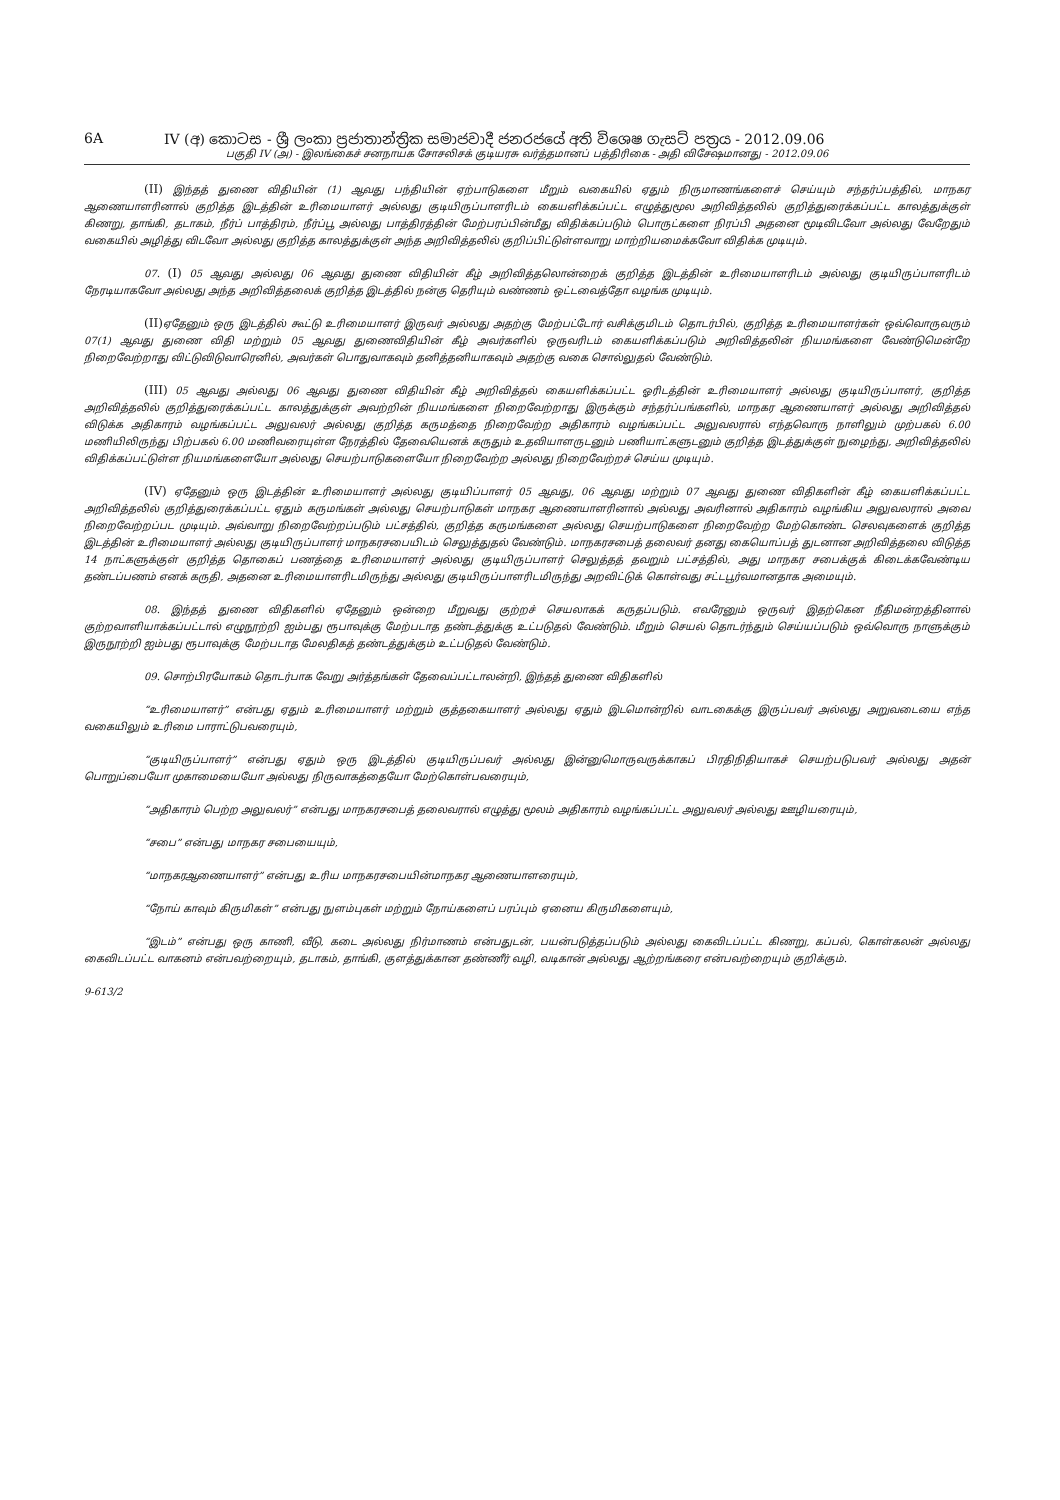6A IV (අ) කොටස - ශ්‍රී ලංකා ප්‍රජාතාන්ත්‍රික සමාජවාදී ජනරජයේ අති විශෙෂ ගැසට් පත්‍රය - 2012.09.06
பகுதி IV (அ) - இலங்கைச் சனநாயக சோசலிசக் குடியரசு வர்த்தமானப் பத்திரிகை - அதி விசேஷமானது - 2012.09.06
(II) இந்தத் துணை விதியின் (1) ஆவது பந்தியின் ஏற்பாடுகளை மீறும் வகையில் ஏதும் நிருமாணங்களைச் செய்யும் சந்தர்ப்பத்தில், மாநகர ஆணையாளரினால் குறித்த இடத்தின் உரிமையாளர் அல்லது குடியிருப்பாளரிடம் கையளிக்கப்பட்ட எழுத்துமூல அறிவித்தலில் குறித்துரைக்கப்பட்ட காலத்துக்குள் கிணறு, தாங்கி, தடாகம், நீர்ப் பாத்திரம், நீர்ப்பூ அல்லது பாத்திரத்தின் மேற்பரப்பின்மீது விதிக்கப்படும் பொருட்களை நிரப்பி அதனை மூடிவிடவோ அல்லது வேறேதும் வகையில் அழித்து விடவோ அல்லது குறித்த காலத்துக்குள் அந்த அறிவித்தலில் குறிப்பிட்டுள்ளவாறு மாற்றியமைக்கவோ விதிக்க முடியும்.
07. (I) 05 ஆவது அல்லது 06 ஆவது துணை விதியின் கீழ் அறிவித்தலொன்றைக் குறித்த இடத்தின் உரிமையாளரிடம் அல்லது குடியிருப்பாளரிடம் நேரடியாகவோ அல்லது அந்த அறிவித்தலைக் குறித்த இடத்தில் நன்கு தெரியும் வண்ணம் ஒட்டவைத்தோ வழங்க முடியும்.
(II) ஏதேனும் ஒரு இடத்தில் கூட்டு உரிமையாளர் இருவர் அல்லது அதற்கு மேற்பட்டோர் வசிக்குமிடம் தொடர்பில், குறித்த உரிமையாளர்கள் ஒவ்வொருவரும் 07(1) ஆவது துணை விதி மற்றும் 05 ஆவது துணைவிதியின் கீழ் அவர்களில் ஒருவரிடம் கையளிக்கப்படும் அறிவித்தலின் நியமங்களை வேண்டுமென்றே நிறைவேற்றாது விட்டுவிடுவாரெனில், அவர்கள் பொதுவாகவும் தனித்தனியாகவும் அதற்கு வகை சொல்லுதல் வேண்டும்.
(III) 05 ஆவது அல்லது 06 ஆவது துணை விதியின் கீழ் அறிவித்தல் கையளிக்கப்பட்ட ஓரிடத்தின் உரிமையாளர் அல்லது குடியிருப்பாளர், குறித்த அறிவித்தலில் குறித்துரைக்கப்பட்ட காலத்துக்குள் அவற்றின் நியமங்களை நிறைவேற்றாது இருக்கும் சந்தர்ப்பங்களில், மாநகர ஆணையாளர் அல்லது அறிவித்தல் விடுக்க அதிகாரம் வழங்கப்பட்ட அலுவலர் அல்லது குறித்த கருமத்தை நிறைவேற்ற அதிகாரம் வழங்கப்பட்ட அலுவலரால் எந்தவொரு நாளிலும் முற்பகல் 6.00 மணியிலிருந்து பிற்பகல் 6.00 மணிவரையுள்ள நேரத்தில் தேவையெனக் கருதும் உதவியாளருடனும் பணியாட்களுடனும் குறித்த இடத்துக்குள் நுழைந்து, அறிவித்தலில் விதிக்கப்பட்டுள்ள நியமங்களையோ அல்லது செயற்பாடுகளையோ நிறைவேற்ற அல்லது நிறைவேற்றச் செய்ய முடியும்.
(IV) ஏதேனும் ஒரு இடத்தின் உரிமையாளர் அல்லது குடியிப்பாளர் 05 ஆவது, 06 ஆவது மற்றும் 07 ஆவது துணை விதிகளின் கீழ் கையளிக்கப்பட்ட அறிவித்தலில் குறித்துரைக்கப்பட்ட ஏதும் கருமங்கள் அல்லது செயற்பாடுகள் மாநகர ஆணையாளரினால் அல்லது அவரினால் அதிகாரம் வழங்கிய அலுவலரால் அவை நிறைவேற்றப்பட முடியும். அவ்வாறு நிறைவேற்றப்படும் பட்சத்தில், குறித்த கருமங்களை அல்லது செயற்பாடுகளை நிறைவேற்ற மேற்கொண்ட செலவுகளைக் குறித்த இடத்தின் உரிமையாளர் அல்லது குடியிருப்பாளர் மாநகரசபையிடம் செலுத்துதல் வேண்டும். மாநகரசபைத் தலைவர் தனது கையொப்பத் துடனான அறிவித்தலை விடுத்த 14 நாட்களுக்குள் குறித்த தொகைப் பணத்தை உரிமையாளர் அல்லது குடியிருப்பாளர் செலுத்தத் தவறும் பட்சத்தில், அது மாநகர சபைக்குக் கிடைக்கவேண்டிய தண்டப்பணம் எனக் கருதி, அதனை உரிமையாளரிடமிருந்து அல்லது குடியிருப்பாளரிடமிருந்து அறவிட்டுக் கொள்வது சட்டபூர்வமானதாக அமையும்.
08. இந்தத் துணை விதிகளில் ஏதேனும் ஒன்றை மீறுவது குற்றச் செயலாகக் கருதப்படும். எவரேனும் ஒருவர் இதற்கென நீதிமன்றத்தினால் குற்றவாளியாக்கப்பட்டால் எழுநூற்றி ஐம்பது ரூபாவுக்கு மேற்படாத தண்டத்துக்கு உட்படுதல் வேண்டும். மீறும் செயல் தொடர்ந்தும் செய்யப்படும் ஒவ்வொரு நாளுக்கும் இருநூற்றி ஐம்பது ரூபாவுக்கு மேற்படாத மேலதிகத் தண்டத்துக்கும் உட்படுதல் வேண்டும்.
09. சொற்பிரயோகம் தொடர்பாக வேறு அர்த்தங்கள் தேவைப்பட்டாலன்றி, இந்தத் துணை விதிகளில்
“உரிமையாளர்” என்பது ஏதும் உரிமையாளர் மற்றும் குத்தகையாளர் அல்லது ஏதும் இடமொன்றில் வாடகைக்கு இருப்பவர் அல்லது அறுவடையை எந்த வகையிலும் உரிமை பாராட்டுபவரையும்,
“குடியிருப்பாளர்” என்பது ஏதும் ஒரு இடத்தில் குடியிருப்பவர் அல்லது இன்னுமொருவருக்காகப் பிரதிநிதியாகச் செயற்படுபவர் அல்லது அதன் பொறுப்பையோ முகாமையையோ அல்லது நிருவாகத்தையோ மேற்கொள்பவரையும்,
“அதிகாரம் பெற்ற அலுவலர்” என்பது மாநகரசபைத் தலைவரால் எழுத்து மூலம் அதிகாரம் வழங்கப்பட்ட அலுவலர் அல்லது ஊழியரையும்,
“சபை” என்பது மாநகர சபையையும்,
“மாநகரஆணையாளர்” என்பது உரிய மாநகரசபையின்மாநகர ஆணையாளரையும்,
“நோய் காவும் கிருமிகள்” என்பது நுளம்புகள் மற்றும் நோய்களைப் பரப்பும் ஏனைய கிருமிகளையும்,
“இடம்” என்பது ஒரு காணி, வீடு, கடை அல்லது நிர்மாணம் என்பதுடன், பயன்படுத்தப்படும் அல்லது கைவிடப்பட்ட கிணறு, கப்பல், கொள்கலன் அல்லது கைவிடப்பட்ட வாகனம் என்பவற்றையும், தடாகம், தாங்கி, குளத்துக்கான தண்ணீர் வழி, வடிகான் அல்லது ஆற்றங்கரை என்பவற்றையும் குறிக்கும்.
9-613/2